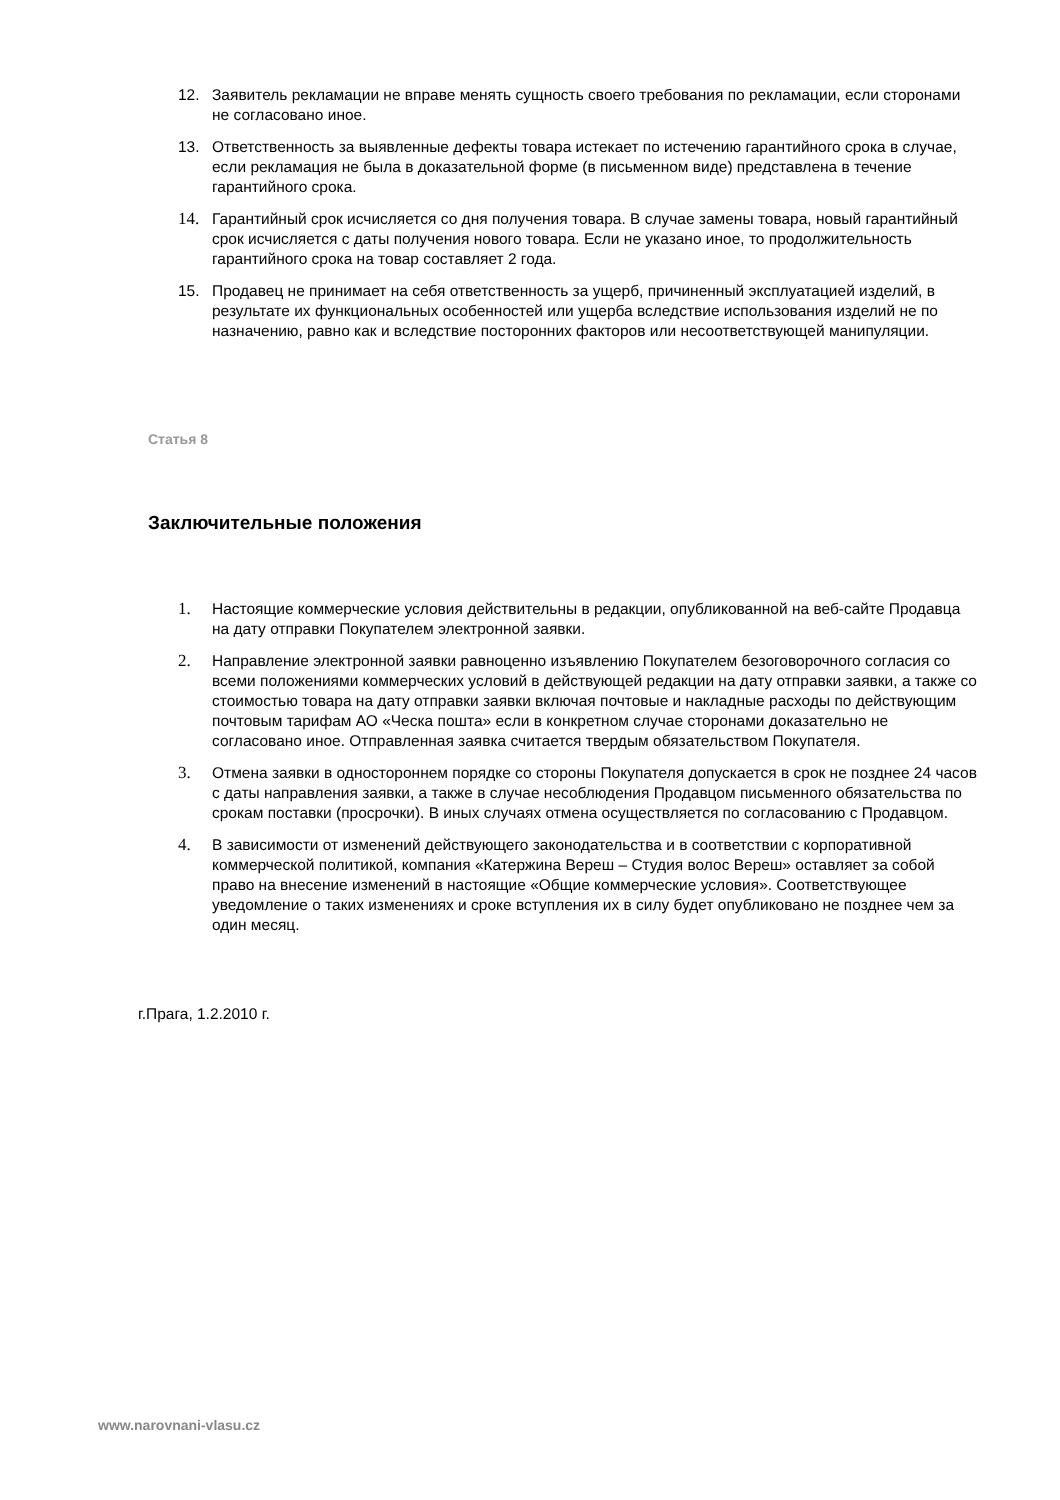12. Заявитель рекламации не вправе менять сущность своего требования по рекламации, если сторонами не согласовано иное.
13. Ответственность за выявленные дефекты товара истекает по истечению гарантийного срока в случае, если рекламация не была в доказательной форме (в письменном виде) представлена в течение гарантийного срока.
14. Гарантийный срок исчисляется со дня получения товара. В случае замены товара, новый гарантийный срок исчисляется с даты получения нового товара. Если не указано иное, то продолжительность гарантийного срока на товар составляет 2 года.
15. Продавец не принимает на себя ответственность за ущерб, причиненный эксплуатацией изделий, в результате их функциональных особенностей или ущерба вследствие использования изделий не по назначению, равно как и вследствие посторонних факторов или несоответствующей манипуляции.
Статья 8
Заключительные положения
1. Настоящие коммерческие условия действительны в редакции, опубликованной на веб-сайте Продавца на дату отправки Покупателем электронной заявки.
2. Направление электронной заявки равноценно изъявлению Покупателем безоговорочного согласия со всеми положениями коммерческих условий в действующей редакции на дату отправки заявки, а также со стоимостью товара на дату отправки заявки включая почтовые и накладные расходы по действующим почтовым тарифам АО «Ческа пошта» если в конкретном случае сторонами доказательно не согласовано иное. Отправленная заявка считается твердым обязательством Покупателя.
3. Отмена заявки в одностороннем порядке со стороны Покупателя допускается в срок не позднее 24 часов с даты направления заявки, а также в случае несоблюдения Продавцом письменного обязательства по срокам поставки (просрочки). В иных случаях отмена осуществляется по согласованию с Продавцом.
4. В зависимости от изменений действующего законодательства и в соответствии с корпоративной коммерческой политикой, компания «Катержина Вереш – Студия волос Вереш» оставляет за собой право на внесение изменений в настоящие «Общие коммерческие условия». Соответствующее уведомление о таких изменениях и сроке вступления их в силу будет опубликовано не позднее чем за один месяц.
г.Прага, 1.2.2010 г.
www.narovnani-vlasu.cz